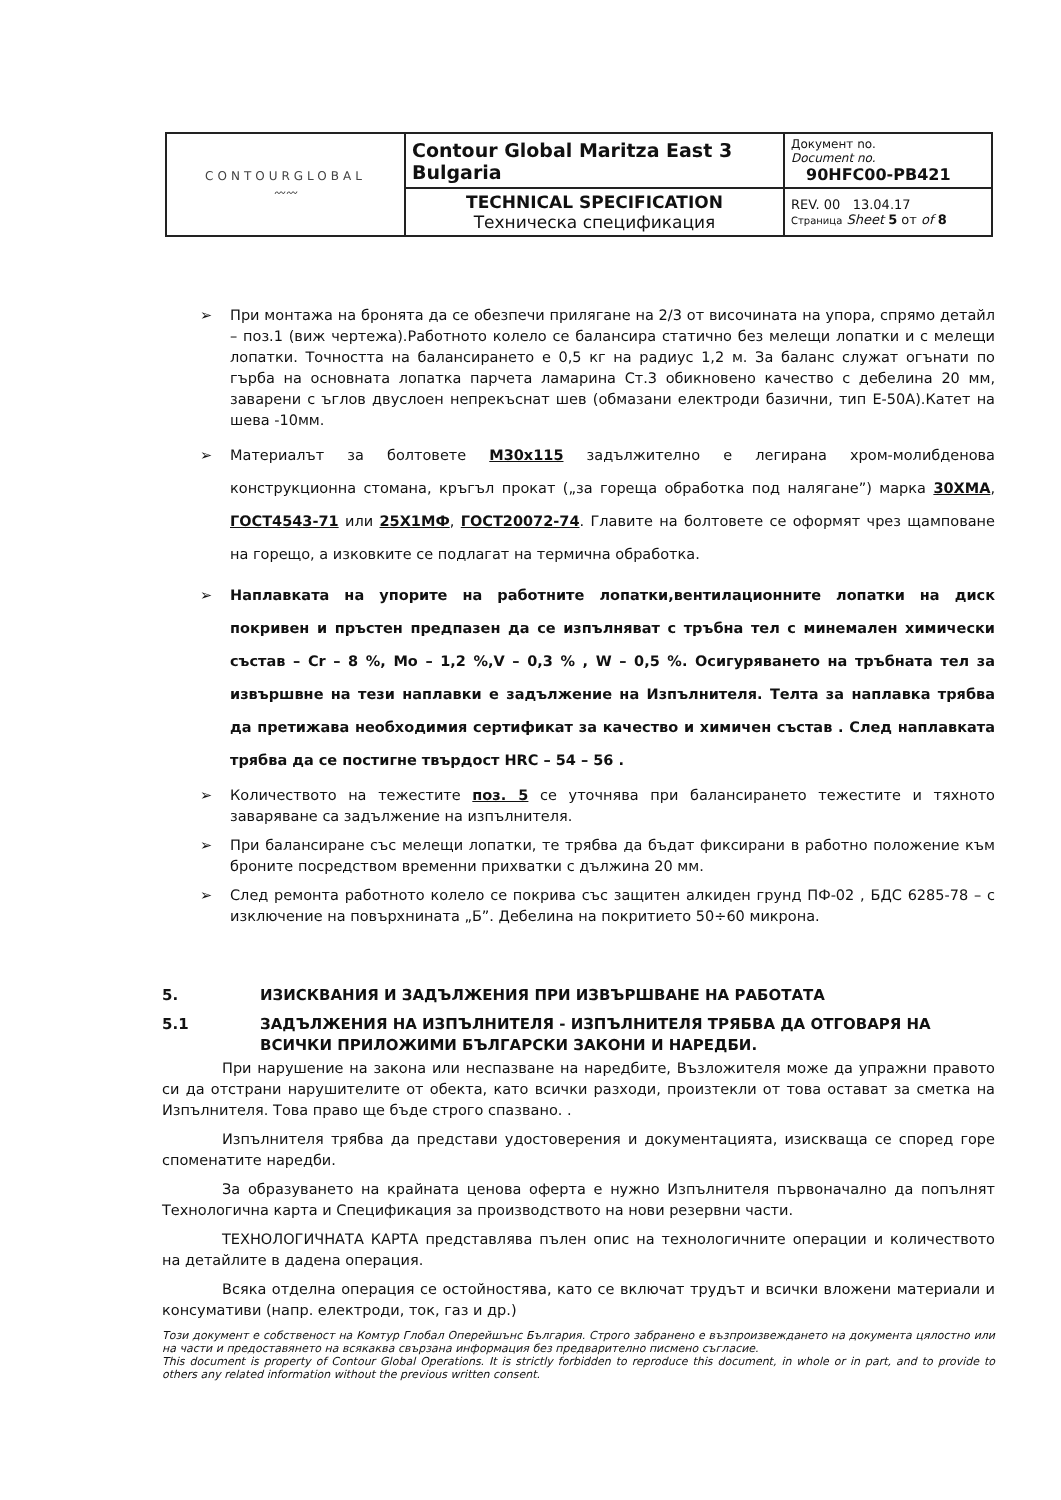| CONTOURGLOBAL 〰〰 | Contour Global Maritza East 3 Bulgaria | Документ no. Document no. 90HFC00-PB421 |
| | TECHNICAL SPECIFICATION Техническа спецификация | REV. 00 13.04.17 Страница Sheet 5 от of 8 |
➢ При монтажа на бронята да се обезпечи прилягане на 2/3 от височината на упора, спрямо детайл – поз.1 (виж чертежа).Работното колело се балансира статично без мелещи лопатки и с мелещи лопатки. Точността на балансирането е 0,5 кг на радиус 1,2 м. За баланс служат огънати по гърба на основната лопатка парчета ламарина Ст.3 обикновено качество с дебелина 20 мм, заварени с ъглов двуслоен непрекъснат шев (обмазани електроди базични, тип Е-50А).Катет на шева -10мм.
➢ Материалът за болтовете М30х115 задължително е легирана хром-молибденова конструкционна стомана, кръгъл прокат („за гореща обработка под налягане”) марка 30ХМА, ГОСТ4543-71 или 25Х1МФ, ГОСТ20072-74. Главите на болтовете се оформят чрез щамповане на горещо, а изковките се подлагат на термична обработка.
➢ Наплавката на упорите на работните лопатки,вентилационните лопатки на диск покривен и пръстен предпазен да се изпълняват с тръбна тел с минемален химически състав – Cr – 8 %, Mo – 1,2 %,V – 0,3 % , W – 0,5 %. Осигуряването на тръбната тел за извършвне на тези наплавки е задължение на Изпълнителя. Телта за наплавка трябва да претижава необходимия сертификат за качество и химичен състав . След наплавката трябва да се постигне твърдост HRC – 54 – 56 .
➢ Количеството на тежестите поз. 5 се уточнява при балансирането тежестите и тяхното заваряване са задължение на изпълнителя.
➢ При балансиране със мелещи лопатки, те трябва да бъдат фиксирани в работно положение към броните посредством временни прихватки с дължина 20 мм.
➢ След ремонта работното колело се покрива със защитен алкиден грунд ПФ-02 , БДС 6285-78 – с изключение на повърхнината „Б”. Дебелина на покритието 50÷60 микрона.
5. ИЗИСКВАНИЯ И ЗАДЪЛЖЕНИЯ ПРИ ИЗВЪРШВАНЕ НА РАБОТАТА
5.1 ЗАДЪЛЖЕНИЯ НА ИЗПЪЛНИТЕЛЯ - ИЗПЪЛНИТЕЛЯ ТРЯБВА ДА ОТГОВАРЯ НА ВСИЧКИ ПРИЛОЖИМИ БЪЛГАРСКИ ЗАКОНИ И НАРЕДБИ.
При нарушение на закона или неспазване на наредбите, Възложителя може да упражни правото си да отстрани нарушителите от обекта, като всички разходи, произтекли от това остават за сметка на Изпълнителя. Това право ще бъде строго спазвано. .
Изпълнителя трябва да представи удостоверения и документацията, изискваща се според горе споменатите наредби.
За образуването на крайната ценова оферта е нужно Изпълнителя първоначално да попълнят Технологична карта и Спецификация за производството на нови резервни части.
ТЕХНОЛОГИЧНАТА КАРТА представлява пълен опис на технологичните операции и количеството на детайлите в дадена операция.
Всяка отделна операция се остойностява, като се включат трудът и всички вложени материали и консумативи (напр. електроди, ток, газ и др.)
Този документ е собственост на Комтур Глобал Оперейшънс България. Строго забранено е възпроизвеждането на документа цялостно или на части и предоставянето на всякаква свързана информация без предварително писмено съгласие.
This document is property of Contour Global Operations. It is strictly forbidden to reproduce this document, in whole or in part, and to provide to others any related information without the previous written consent.